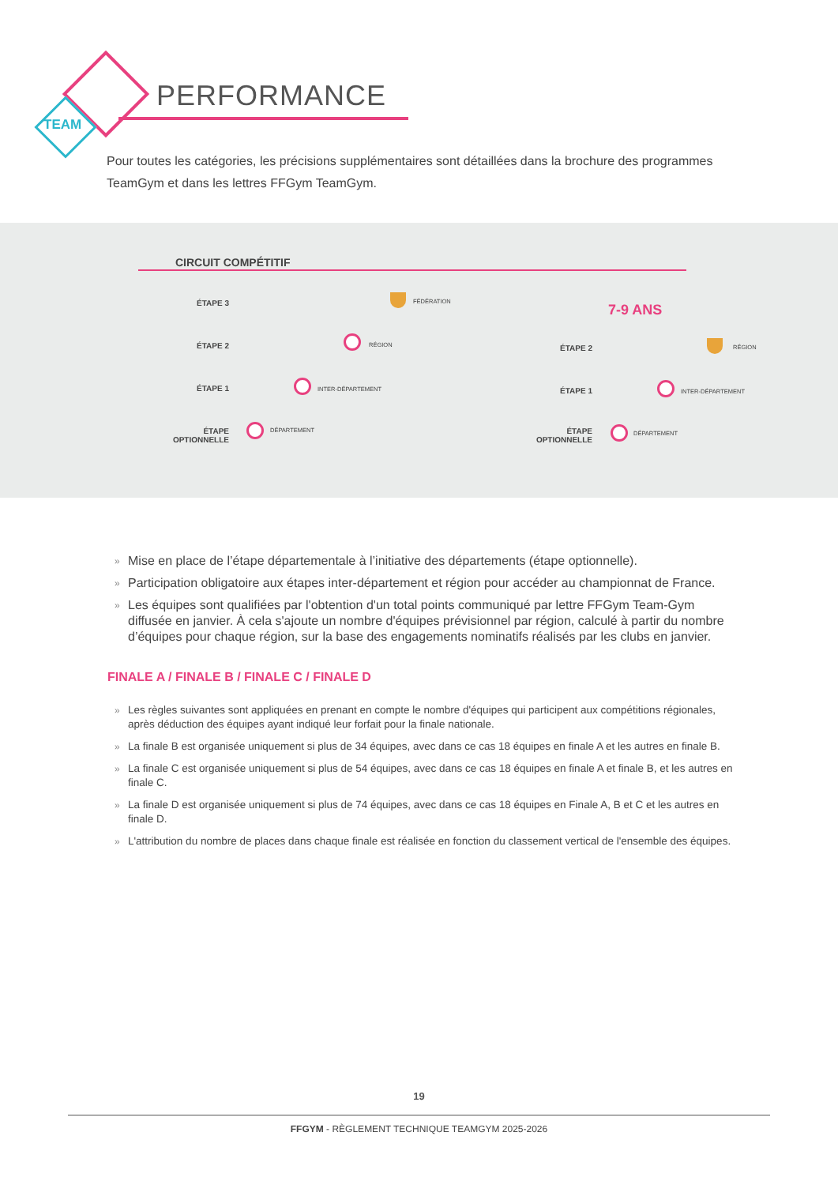TEAM
PERFORMANCE
Pour toutes les catégories, les précisions supplémentaires sont détaillées dans la brochure des programmes TeamGym et dans les lettres FFGym TeamGym.
CIRCUIT COMPÉTITIF
ÉTAPE 3
ÉTAPE 2
ÉTAPE 1
ÉTAPE
OPTIONNELLE
FÉDÉRATION
RÉGION
INTER-DÉPARTEMENT
DÉPARTEMENT
7-9 ANS
ÉTAPE 2
ÉTAPE 1
ÉTAPE
OPTIONNELLE
RÉGION
INTER-DÉPARTEMENT
DÉPARTEMENT
» Mise en place de l’étape départementale à l’initiative des départements (étape optionnelle).
» Participation obligatoire aux étapes inter-département et région pour accéder au championnat de France.
» Les équipes sont qualifiées par l'obtention d'un total points communiqué par lettre FFGym Team-Gym diffusée en janvier. À cela s'ajoute un nombre d'équipes prévisionnel par région, calculé à partir du nombre d’équipes pour chaque région, sur la base des engagements nominatifs réalisés par les clubs en janvier.
FINALE A / FINALE B / FINALE C / FINALE D
» Les règles suivantes sont appliquées en prenant en compte le nombre d'équipes qui participent aux compétitions régionales, après déduction des équipes ayant indiqué leur forfait pour la finale nationale.
» La finale B est organisée uniquement si plus de 34 équipes, avec dans ce cas 18 équipes en finale A et les autres en finale B.
» La finale C est organisée uniquement si plus de 54 équipes, avec dans ce cas 18 équipes en finale A et finale B, et les autres en finale C.
» La finale D est organisée uniquement si plus de 74 équipes, avec dans ce cas 18 équipes en Finale A, B et C et les autres en finale D.
» L'attribution du nombre de places dans chaque finale est réalisée en fonction du classement vertical de l'ensemble des équipes.
19
FFGYM - RÈGLEMENT TECHNIQUE TEAMGYM 2025-2026